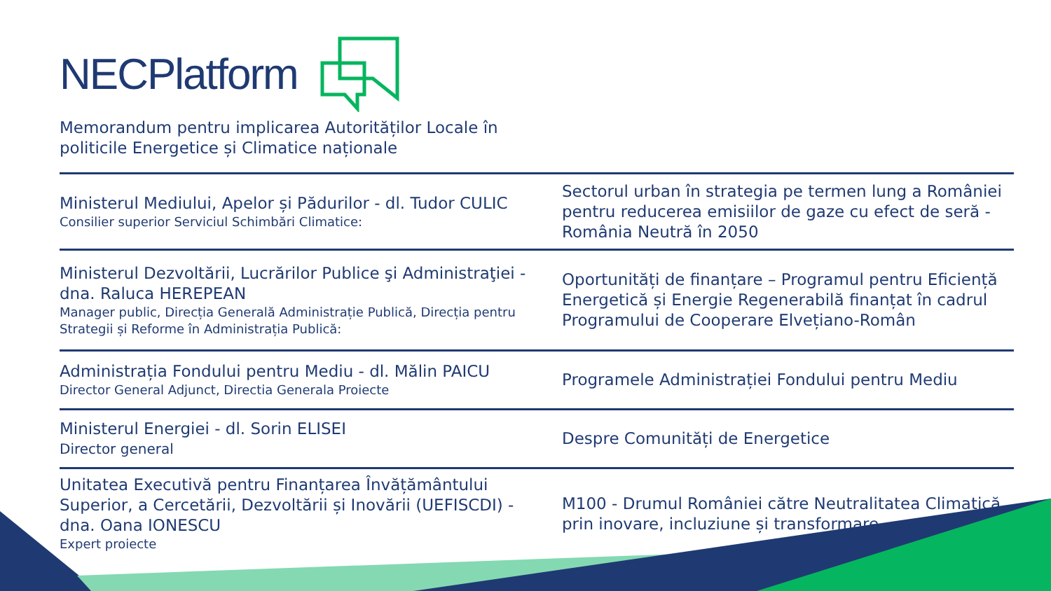NECPlatform
Memorandum pentru implicarea Autorităților Locale în
politicile Energetice și Climatice naționale
| Ministerul Mediului, Apelor și Pădurilor - dl. Tudor CULIC Consilier superior Serviciul Schimbări Climatice: | Sectorul urban în strategia pe termen lung a României pentru reducerea emisiilor de gaze cu efect de seră - România Neutră în 2050 |
| Ministerul Dezvoltării, Lucrărilor Publice şi Administraţiei - dna. Raluca HEREPEAN Manager public, Direcția Generală Administrație Publică, Direcția pentru Strategii și Reforme în Administrația Publică: | Oportunități de finanțare – Programul pentru Eficiență Energetică și Energie Regenerabilă finanțat în cadrul Programului de Cooperare Elvețiano-Român |
| Administrația Fondului pentru Mediu - dl. Mălin PAICU Director General Adjunct, Directia Generala Proiecte | Programele Administrației Fondului pentru Mediu |
| Ministerul Energiei - dl. Sorin ELISEI Director general | Despre Comunități de Energetice |
| Unitatea Executivă pentru Finanțarea Învățământului Superior, a Cercetării, Dezvoltării și Inovării (UEFISCDI) - dna. Oana IONESCU Expert proiecte | M100 - Drumul României către Neutralitatea Climatică prin inovare, incluziune și transformare |